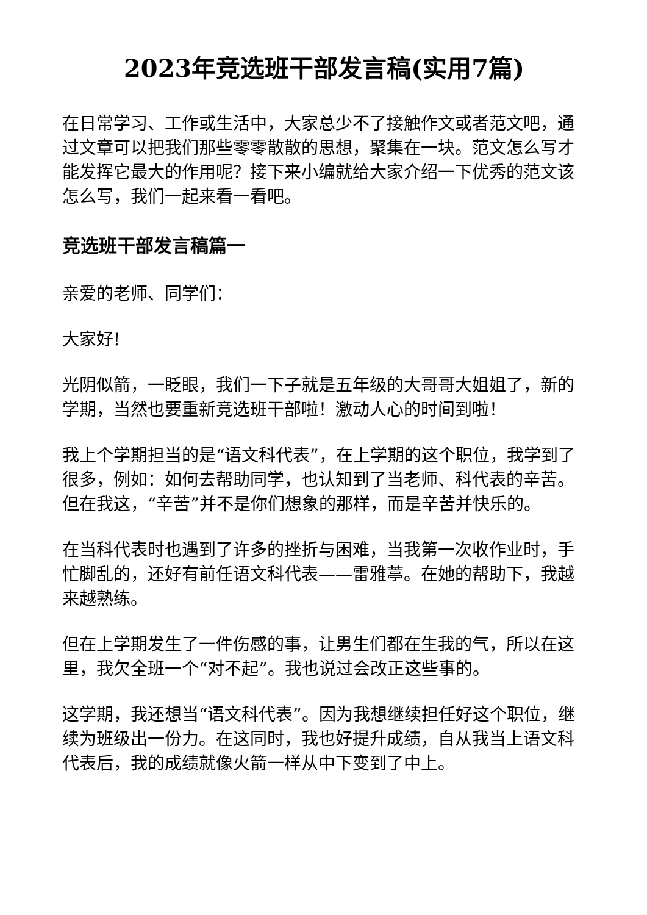2023年竞选班干部发言稿(实用7篇)
在日常学习、工作或生活中，大家总少不了接触作文或者范文吧，通过文章可以把我们那些零零散散的思想，聚集在一块。范文怎么写才能发挥它最大的作用呢？接下来小编就给大家介绍一下优秀的范文该怎么写，我们一起来看一看吧。
竞选班干部发言稿篇一
亲爱的老师、同学们：
大家好!
光阴似箭，一眨眼，我们一下子就是五年级的大哥哥大姐姐了，新的学期，当然也要重新竞选班干部啦！激动人心的时间到啦！
我上个学期担当的是“语文科代表”，在上学期的这个职位，我学到了很多，例如：如何去帮助同学，也认知到了当老师、科代表的辛苦。但在我这，“辛苦”并不是你们想象的那样，而是辛苦并快乐的。
在当科代表时也遇到了许多的挫折与困难，当我第一次收作业时，手忙脚乱的，还好有前任语文科代表——雷雅葶。在她的帮助下，我越来越熟练。
但在上学期发生了一件伤感的事，让男生们都在生我的气，所以在这里，我欠全班一个“对不起”。我也说过会改正这些事的。
这学期，我还想当“语文科代表”。因为我想继续担任好这个职位，继续为班级出一份力。在这同时，我也好提升成绩，自从我当上语文科代表后，我的成绩就像火箭一样从中下变到了中上。